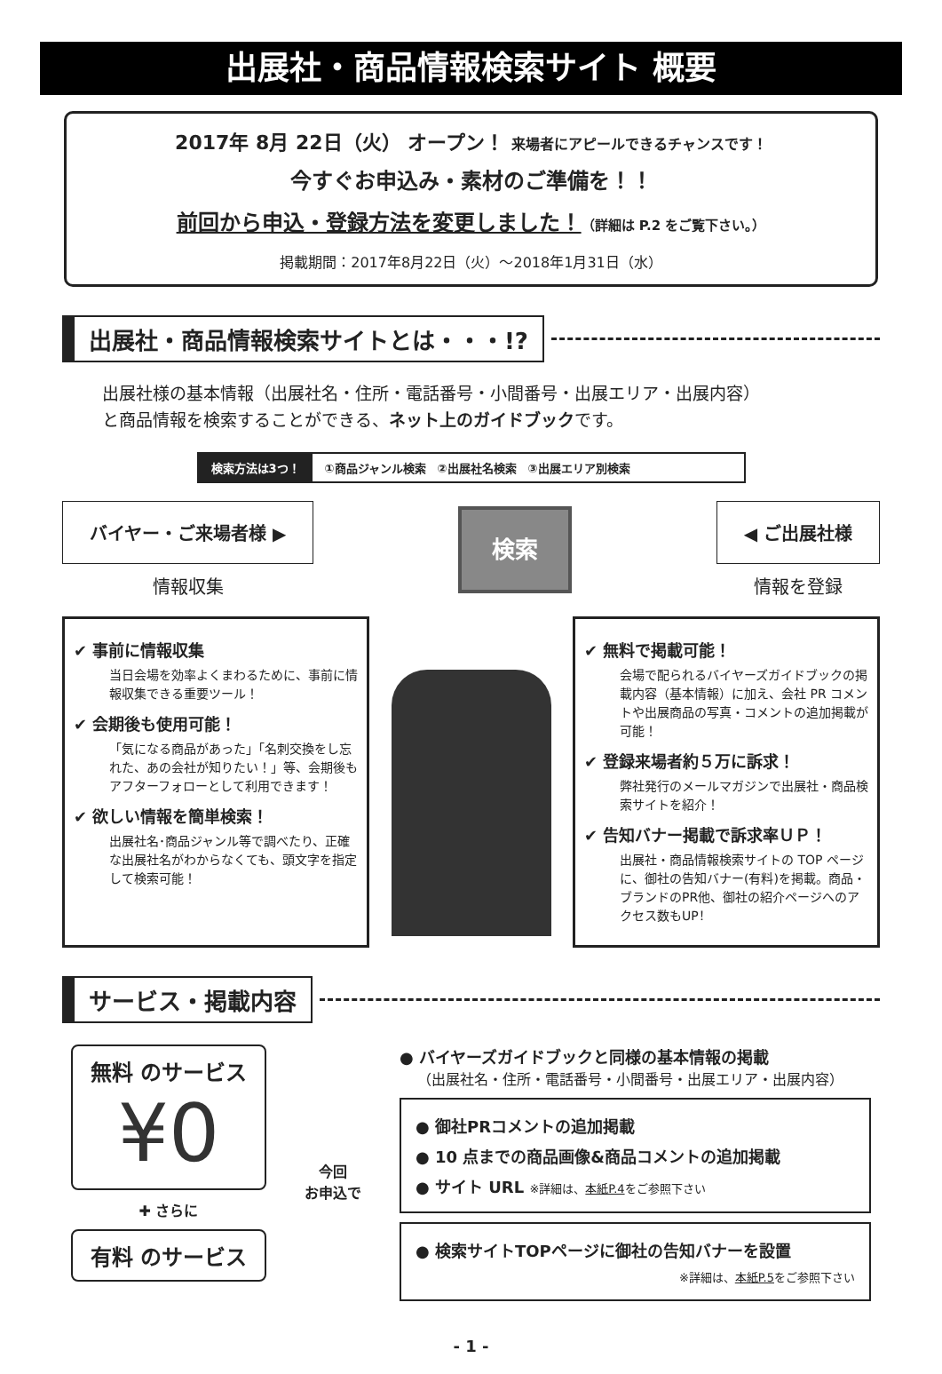出展社・商品情報検索サイト 概要
2017年 8月 22日（火） オープン！ 来場者にアピールできるチャンスです！
今すぐお申込み・素材のご準備を！！
前回から申込・登録方法を変更しました！（詳細は P.2 をご覧下さい。）
掲載期間：2017年8月22日（火）～2018年1月31日（水）
出展社・商品情報検索サイトとは・・・!?
出展社様の基本情報（出展社名・住所・電話番号・小間番号・出展エリア・出展内容）
と商品情報を検索することができる、ネット上のガイドブックです。
検索方法は3つ！ ①商品ジャンル検索　②出展社名検索　③出展エリア別検索
バイヤー・ご来場者様 ▶
情報収集
検索
◀ ご出展社様
情報を登録
✔ 事前に情報収集
当日会場を効率よくまわるために、事前に情報収集できる重要ツール！
✔ 会期後も使用可能！
「気になる商品があった」「名刺交換をし忘れた、あの会社が知りたい！」等、会期後もアフターフォローとして利用できます！
✔ 欲しい情報を簡単検索！
出展社名･商品ジャンル等で調べたり、正確な出展社名がわからなくても、頭文字を指定して検索可能！
✔ 無料で掲載可能！
会場で配られるバイヤーズガイドブックの掲載内容（基本情報）に加え、会社 PR コメントや出展商品の写真・コメントの追加掲載が可能！
✔ 登録来場者約５万に訴求！
弊社発行のメールマガジンで出展社・商品検索サイトを紹介！
✔ 告知バナー掲載で訴求率ＵＰ！
出展社・商品情報検索サイトの TOP ページに、御社の告知バナー(有料)を掲載。商品・ブランドのPR他、御社の紹介ページへのアクセス数もUP！
サービス・掲載内容
無料 のサービス
¥0
✚ さらに
有料 のサービス
今回
お申込で
● バイヤーズガイドブックと同様の基本情報の掲載
（出展社名・住所・電話番号・小間番号・出展エリア・出展内容）
● 御社PRコメントの追加掲載
● 10 点までの商品画像&商品コメントの追加掲載
● サイト URL ※詳細は、本紙P.4をご参照下さい
● 検索サイトTOPページに御社の告知バナーを設置
※詳細は、本紙P.5をご参照下さい
- 1 -